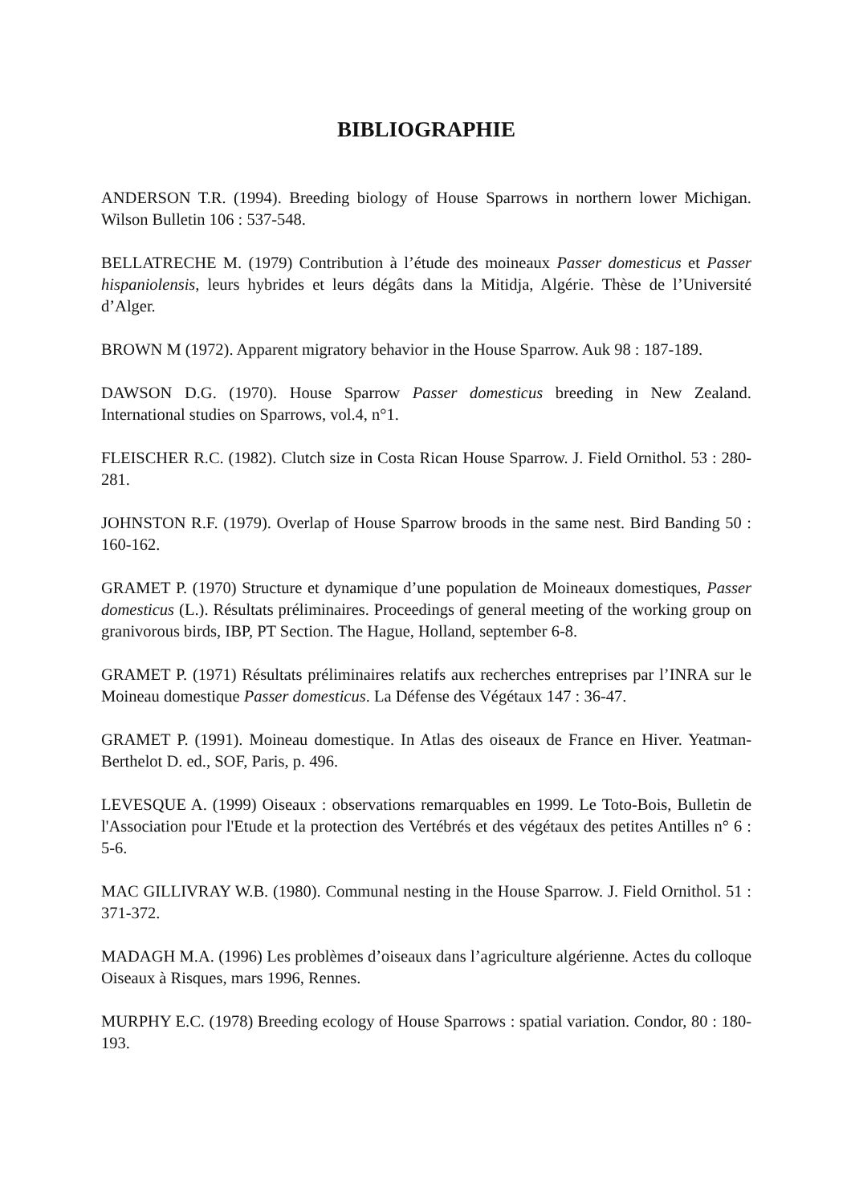BIBLIOGRAPHIE
ANDERSON T.R. (1994). Breeding biology of House Sparrows in northern lower Michigan. Wilson Bulletin 106 : 537-548.
BELLATRECHE M. (1979) Contribution à l’étude des moineaux Passer domesticus et Passer hispaniolensis, leurs hybrides et leurs dégâts dans la Mitidja, Algérie. Thèse de l’Université d’Alger.
BROWN M (1972). Apparent migratory behavior in the House Sparrow. Auk 98 : 187-189.
DAWSON D.G. (1970). House Sparrow Passer domesticus breeding in New Zealand. International studies on Sparrows, vol.4, n°1.
FLEISCHER R.C. (1982). Clutch size in Costa Rican House Sparrow. J. Field Ornithol. 53 : 280-281.
JOHNSTON R.F. (1979). Overlap of House Sparrow broods in the same nest. Bird Banding 50 : 160-162.
GRAMET P. (1970) Structure et dynamique d’une population de Moineaux domestiques, Passer domesticus (L.). Résultats préliminaires. Proceedings of general meeting of the working group on granivorous birds, IBP, PT Section. The Hague, Holland, september 6-8.
GRAMET P. (1971) Résultats préliminaires relatifs aux recherches entreprises par l’INRA sur le Moineau domestique Passer domesticus. La Défense des Végétaux 147 : 36-47.
GRAMET P. (1991). Moineau domestique. In Atlas des oiseaux de France en Hiver. Yeatman-Berthelot D. ed., SOF, Paris, p. 496.
LEVESQUE A. (1999) Oiseaux : observations remarquables en 1999. Le Toto-Bois, Bulletin de l'Association pour l'Etude et la protection des Vertébrés et des végétaux des petites Antilles n° 6 : 5-6.
MAC GILLIVRAY W.B. (1980). Communal nesting in the House Sparrow. J. Field Ornithol. 51 : 371-372.
MADAGH M.A. (1996) Les problèmes d’oiseaux dans l’agriculture algérienne. Actes du colloque Oiseaux à Risques, mars 1996, Rennes.
MURPHY E.C. (1978) Breeding ecology of House Sparrows : spatial variation. Condor, 80 : 180-193.